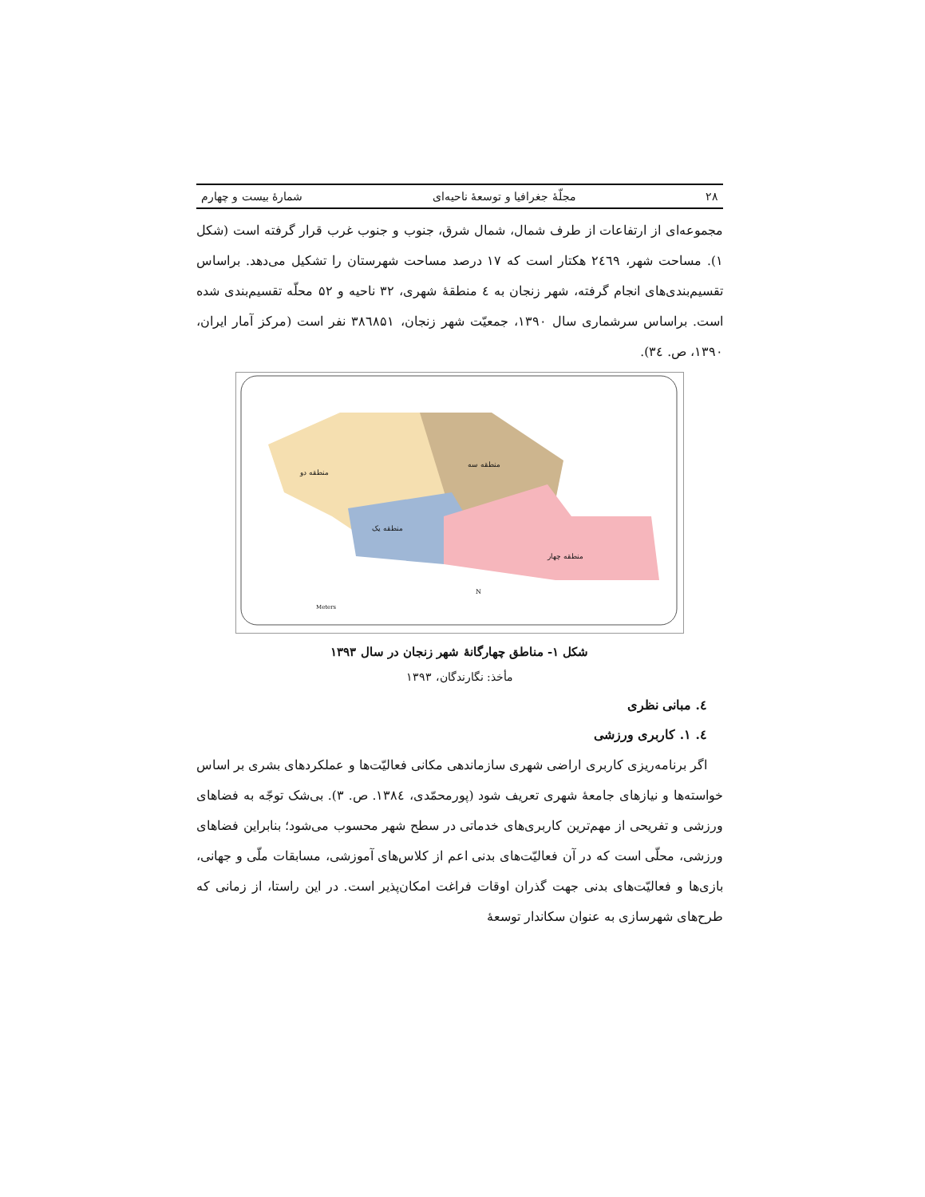۲۸ مجلّهٔ جغرافیا و توسعهٔ ناحیه‌ای شمارهٔ بیست و چهارم
مجموعه‌ای از ارتفاعات از طرف شمال، شمال شرق، جنوب و جنوب غرب قرار گرفته است (شکل ۱). مساحت شهر، ۲٤٦۹ هکتار است که ۱۷ درصد مساحت شهرستان را تشکیل می‌دهد. براساس تقسیم‌بندی‌های انجام گرفته، شهر زنجان به ٤ منطقهٔ شهری، ۳۲ ناحیه و ۵۲ محلّه تقسیم‌بندی شده است. براساس سرشماری سال ۱۳۹۰، جمعیّت شهر زنجان، ۳۸٦۸۵۱ نفر است (مرکز آمار ایران، ۱۳۹۰، ص. ۳٤).
منطقه دو
منطقه سه
منطقه یک
منطقه چهار
Meters
N
شکل ۱- مناطق چهارگانهٔ شهر زنجان در سال ۱۳۹۳
مأخذ: نگارندگان، ۱۳۹۳
٤. مبانی نظری
٤. ۱. کاربری ورزشی
اگر برنامه‌ریزی کاربری اراضی شهری سازماندهی مکانی فعالیّت‌ها و عملکردهای بشری بر اساس خواسته‌ها و نیازهای جامعهٔ شهری تعریف شود (پورمحمّدی، ۱۳۸٤. ص. ۳). بی‌شک توجّه به فضاهای ورزشی و تفریحی از مهم‌ترین کاربری‌های خدماتی در سطح شهر محسوب می‌شود؛ بنابراین فضاهای ورزشی، محلّی است که در آن فعالیّت‌های بدنی اعم از کلاس‌های آموزشی، مسابقات ملّی و جهانی، بازی‌ها و فعالیّت‌های بدنی جهت گذران اوقات فراغت امکان‌پذیر است. در این راستا، از زمانی که طرح‌های شهرسازی به عنوان سکاندار توسعهٔ